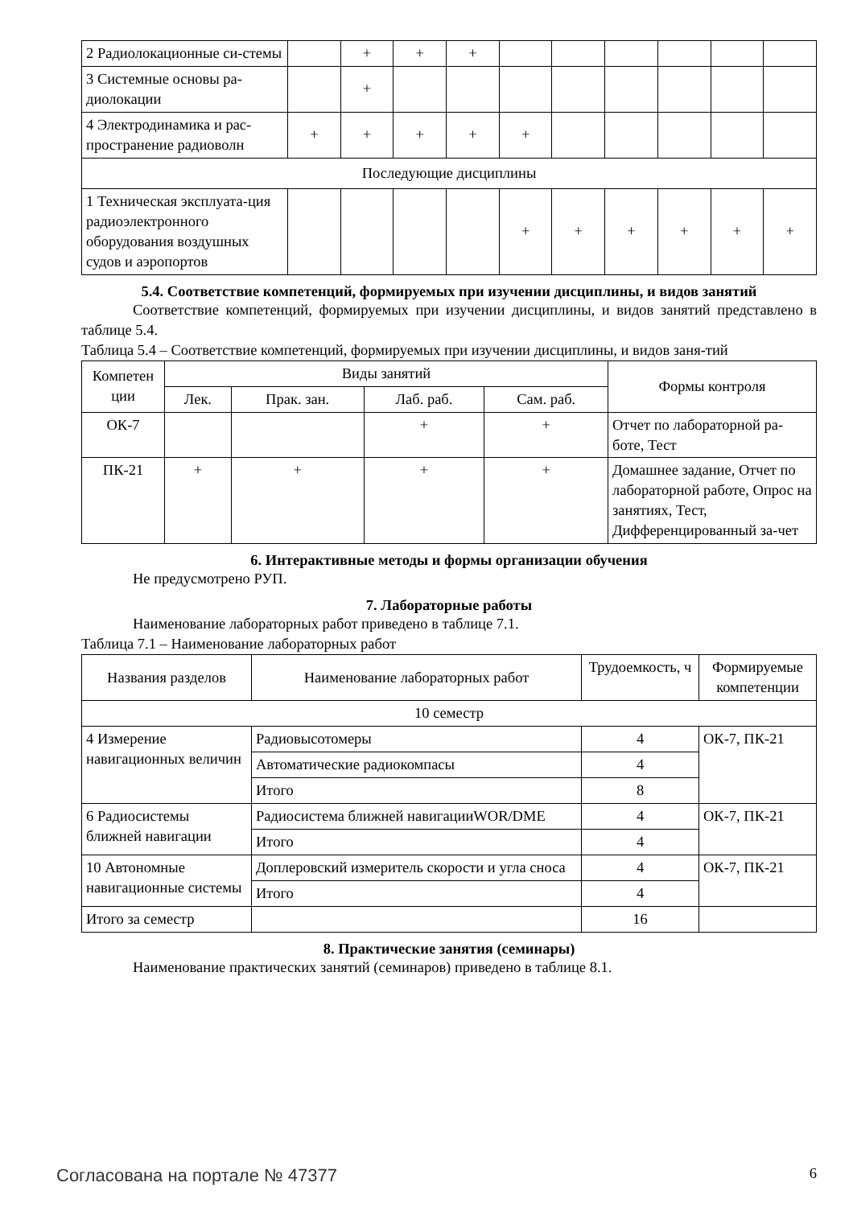| 2 Радиолокационные си-стемы | | + | + | + | | | | | | |
| 3 Системные основы ра-диолокации | | + | | | | | | | | |
| 4 Электродинамика и рас-пространение радиоволн | + | + | + | + | + | | | | | |
| Последующие дисциплины | | | | | | | | | | |
| 1 Техническая эксплуата-ция радиоэлектронного оборудования воздушных судов и аэропортов | | | | | + | + | + | + | + | + |
5.4. Соответствие компетенций, формируемых при изучении дисциплины, и видов занятий
Соответствие компетенций, формируемых при изучении дисциплины, и видов занятий представлено в таблице 5.4.
Таблица 5.4 – Соответствие компетенций, формируемых при изучении дисциплины, и видов заня-тий
| Компетен ции | Виды занятий | | | | Формы контроля |
| --- | --- | --- | --- | --- | --- |
| | Лек. | Прак. зан. | Лаб. раб. | Сам. раб. | |
| ОК-7 | | | + | + | Отчет по лабораторной ра-боте, Тест |
| ПК-21 | + | + | + | + | Домашнее задание, Отчет по лабораторной работе, Опрос на занятиях, Тест, Дифференцированный за-чет |
6. Интерактивные методы и формы организации обучения
Не предусмотрено РУП.
7. Лабораторные работы
Наименование лабораторных работ приведено в таблице 7.1.
Таблица 7.1 – Наименование лабораторных работ
| Названия разделов | Наименование лабораторных работ | Трудоемкость, ч | Формируемые компетенции |
| --- | --- | --- | --- |
| 10 семестр | | | |
| 4 Измерение навигационных величин | Радиовысотомеры | 4 | ОК-7, ПК-21 |
| | Автоматические радиокомпасы | 4 | |
| | Итого | 8 | |
| 6 Радиосистемы ближней навигации | Радиосистема ближней навигацииWOR/DME | 4 | ОК-7, ПК-21 |
| | Итого | 4 | |
| 10 Автономные навигационные системы | Доплеровский измеритель скорости и угла сноса | 4 | ОК-7, ПК-21 |
| | Итого | 4 | |
| Итого за семестр | | 16 | |
8. Практические занятия (семинары)
Наименование практических занятий (семинаров) приведено в таблице 8.1.
Согласована на портале № 47377 6